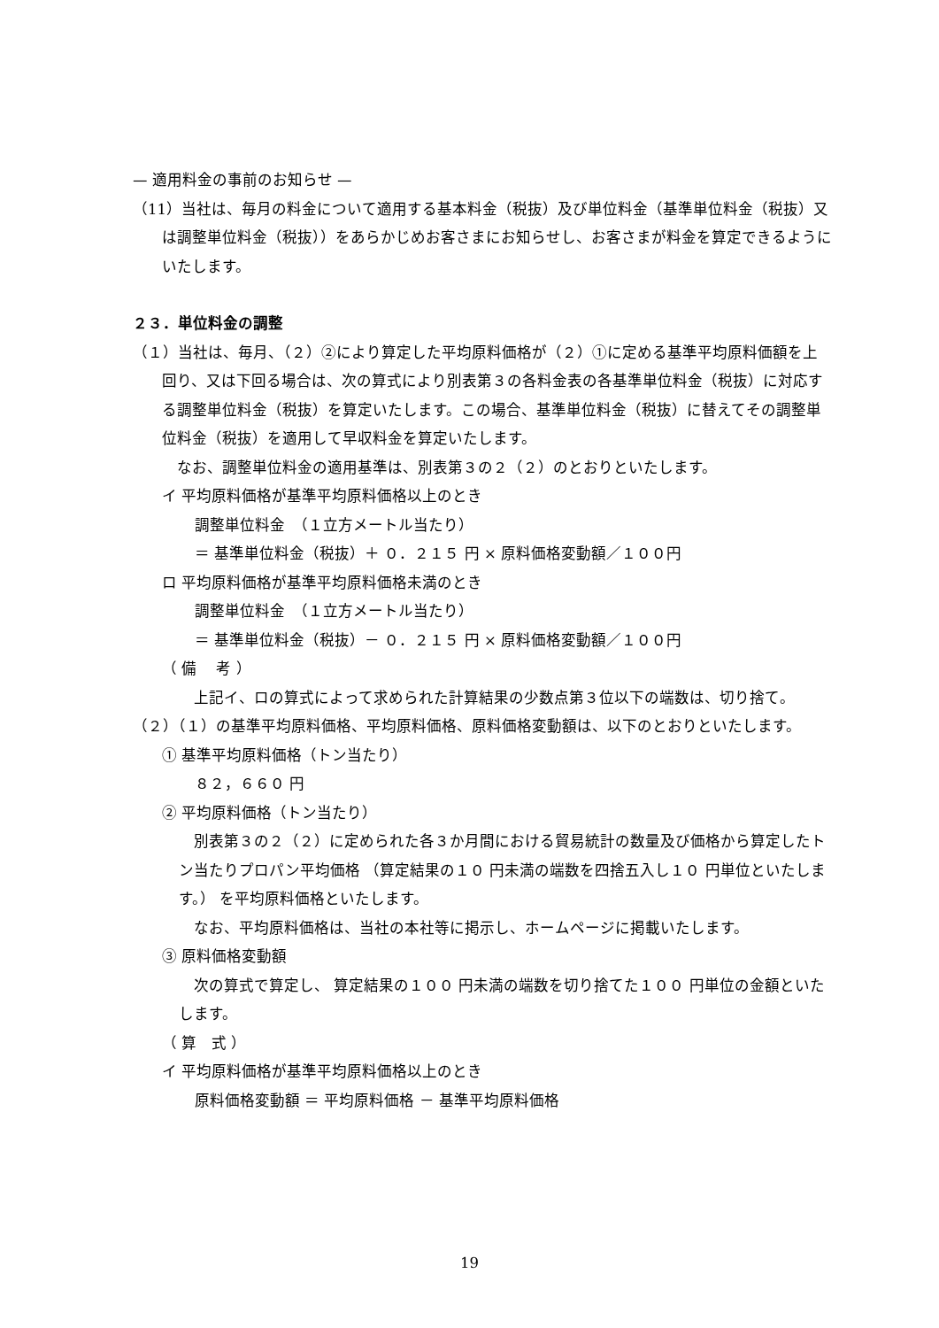— 適用料金の事前のお知らせ —
（11）当社は、毎月の料金について適用する基本料金（税抜）及び単位料金（基準単位料金（税抜）又は調整単位料金（税抜））をあらかじめお客さまにお知らせし、お客さまが料金を算定できるようにいたします。
２３．単位料金の調整
（１）当社は、毎月、（２）②により算定した平均原料価格が（２）①に定める基準平均原料価額を上回り、又は下回る場合は、次の算式により別表第３の各料金表の各基準単位料金（税抜）に対応する調整単位料金（税抜）を算定いたします。この場合、基準単位料金（税抜）に替えてその調整単位料金（税抜）を適用して早収料金を算定いたします。
　なお、調整単位料金の適用基準は、別表第３の２（２）のとおりといたします。
イ 平均原料価格が基準平均原料価格以上のとき
調整単位料金　（１立方メートル当たり）
＝ 基準単位料金（税抜）＋ ０．２１５ 円 × 原料価格変動額／１００円
ロ 平均原料価格が基準平均原料価格未満のとき
調整単位料金　（１立方メートル当たり）
＝ 基準単位料金（税抜）－ ０．２１５ 円 × 原料価格変動額／１００円
（ 備　 考 ）
　上記イ、ロの算式によって求められた計算結果の少数点第３位以下の端数は、切り捨て。
（２）（１）の基準平均原料価格、平均原料価格、原料価格変動額は、以下のとおりといたします。
① 基準平均原料価格（トン当たり）
８２，６６０ 円
② 平均原料価格（トン当たり）
　別表第３の２（２）に定められた各３か月間における貿易統計の数量及び価格から算定したトン当たりプロパン平均価格 （算定結果の１０ 円未満の端数を四捨五入し１０ 円単位といたします。） を平均原料価格といたします。
　なお、平均原料価格は、当社の本社等に掲示し、ホームページに掲載いたします。
③ 原料価格変動額
　次の算式で算定し、 算定結果の１００ 円未満の端数を切り捨てた１００ 円単位の金額といたします。
（ 算　式 ）
イ 平均原料価格が基準平均原料価格以上のとき
原料価格変動額 ＝ 平均原料価格 － 基準平均原料価格
19